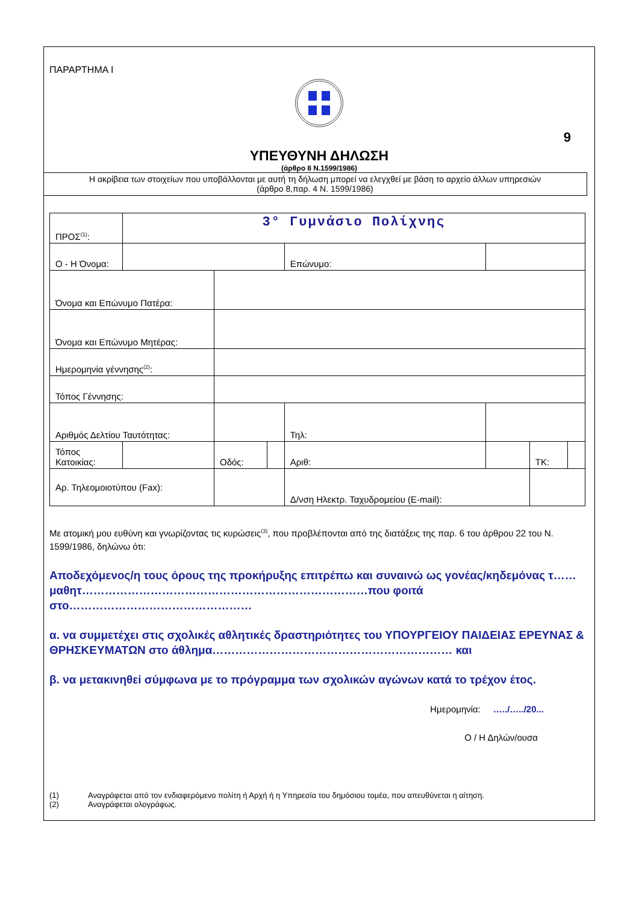ΠΑΡΑΡΤΗΜΑ Ι
9
ΥΠΕΥΘΥΝΗ ΔΗΛΩΣΗ
(άρθρο 8 Ν.1599/1986)
Η ακρίβεια των στοιχείων που υποβάλλονται με αυτή τη δήλωση μπορεί να ελεγχθεί με βάση το αρχείο άλλων υπηρεσιών
(άρθρο 8,παρ. 4 Ν. 1599/1986)
| ΠΡΟΣ<sup>(1)</sup>: | 3° Γυμνάσιο Πολίχνης | | | | | | |
| Ο - Η Όνομα: | | | | Επώνυμο: | | | |
| Όνομα και Επώνυμο Πατέρα: | | | | | | | |
| Όνομα και Επώνυμο Μητέρας: | | | | | | | |
| Ημερομηνία γέννησης<sup>(2)</sup>: | | | | | | | |
| Τόπος Γέννησης: | | | | | | | |
| Αριθμός Δελτίου Ταυτότητας: | | | | Τηλ: | | | |
| Τόπος Κατοικίας: | | Οδός: | | Αριθ: | | ΤΚ: | |
| Αρ. Τηλεομοιοτύπου (Fax): | | | | Δ/νση Ηλεκτρ. Ταχυδρομείου (E-mail): | | | |
Με ατομική μου ευθύνη και γνωρίζοντας τις κυρώσεις<sup>(3)</sup>, που προβλέπονται από της διατάξεις της παρ. 6 του άρθρου 22 του Ν. 1599/1986, δηλώνω ότι:
Αποδεχόμενος/η τους όρους της προκήρυξης επιτρέπω και συναινώ ως γονέας/κηδεμόνας τ…… μαθητ…………………………………………………………………που φοιτά στο…………………………………………
α. να συμμετέχει στις σχολικές αθλητικές δραστηριότητες του ΥΠΟΥΡΓΕΙΟΥ ΠΑΙΔΕΙΑΣ ΕΡΕΥΝΑΣ & ΘΡΗΣΚΕΥΜΑΤΩΝ στο άθλημα……………………………………………………… και
β. να μετακινηθεί σύμφωνα με το πρόγραμμα των σχολικών αγώνων κατά το τρέχον έτος.
Ημερομηνία: …../…../20...
Ο / Η Δηλών/ουσα
(1) Αναγράφεται από τον ενδιαφερόμενο πολίτη ή Αρχή ή η Υπηρεσία του δημόσιου τομέα, που απευθύνεται η αίτηση.
(2) Αναγράφεται ολογράφως.